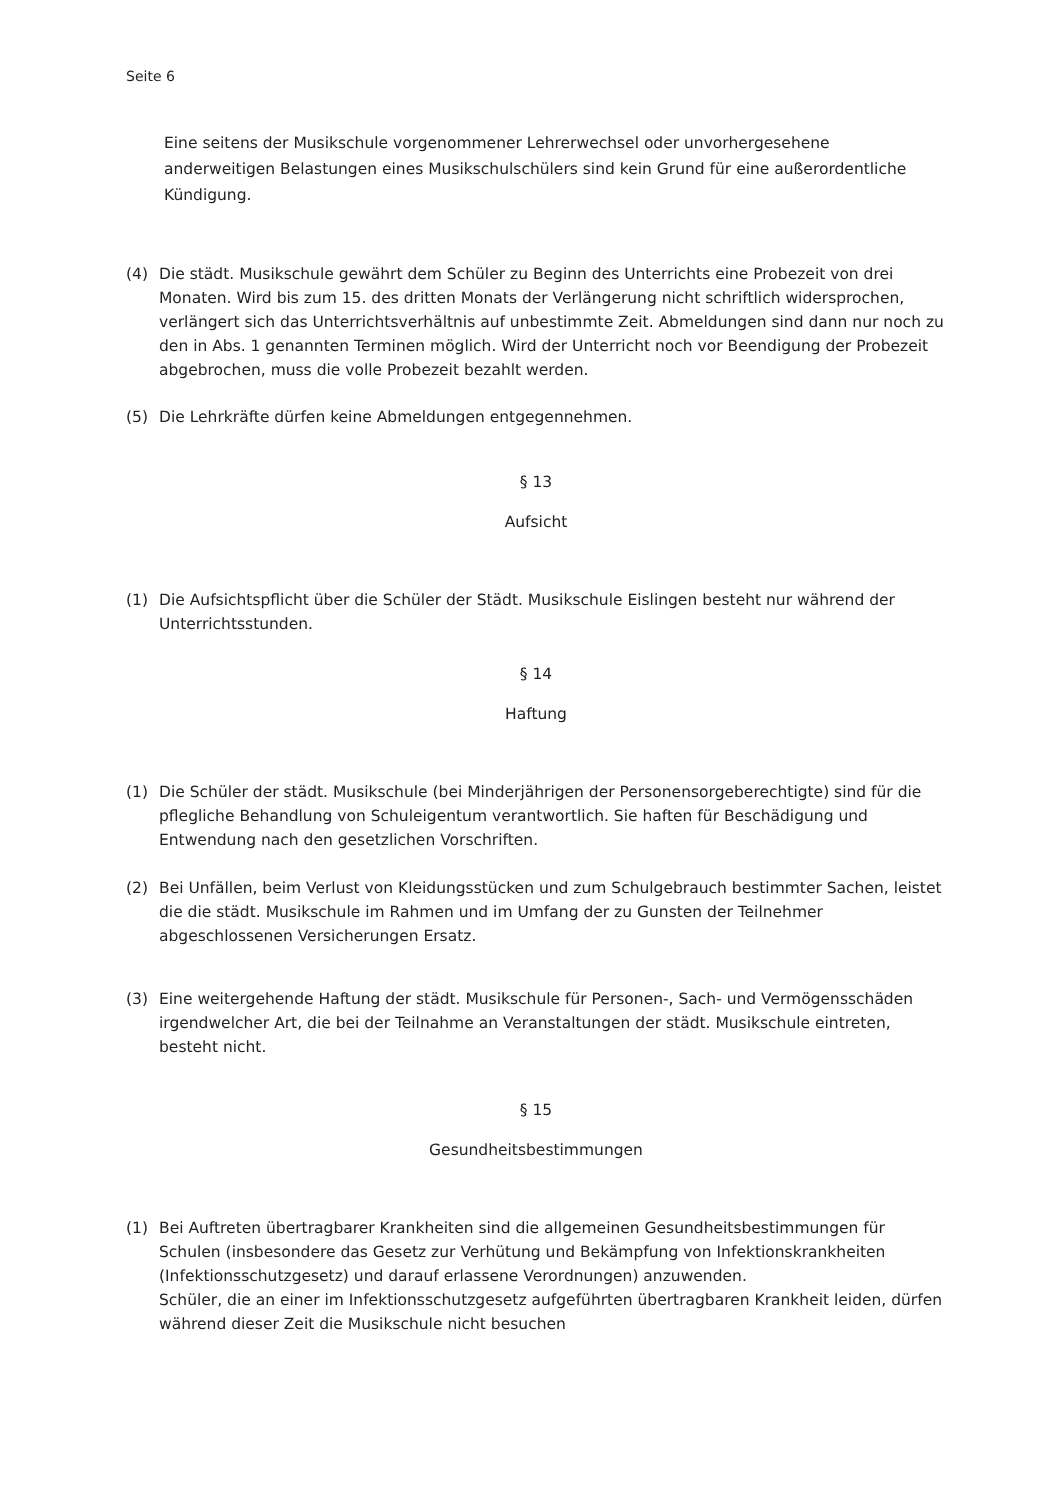Seite 6
Eine seitens der Musikschule vorgenommener Lehrerwechsel oder unvorhergesehene anderweitigen Belastungen eines Musikschulschülers sind kein Grund für eine außerordentliche Kündigung.
(4) Die städt. Musikschule gewährt dem Schüler zu Beginn des Unterrichts eine Probezeit von drei Monaten. Wird bis zum 15. des dritten Monats der Verlängerung nicht schriftlich widersprochen, verlängert sich das Unterrichtsverhältnis auf unbestimmte Zeit. Abmeldungen sind dann nur noch zu den in Abs. 1 genannten Terminen möglich. Wird der Unterricht noch vor Beendigung der Probezeit abgebrochen, muss die volle Probezeit bezahlt werden.
(5) Die Lehrkräfte dürfen keine Abmeldungen entgegennehmen.
§ 13
Aufsicht
(1) Die Aufsichtspflicht über die Schüler der Städt. Musikschule Eislingen besteht nur während der Unterrichtsstunden.
§ 14
Haftung
(1) Die Schüler der städt. Musikschule (bei Minderjährigen der Personensorgeberechtigte) sind für die pflegliche Behandlung von Schuleigentum verantwortlich. Sie haften für Beschädigung und Entwendung nach den gesetzlichen Vorschriften.
(2) Bei Unfällen, beim Verlust von Kleidungsstücken und zum Schulgebrauch bestimmter Sachen, leistet die die städt. Musikschule im Rahmen und im Umfang der zu Gunsten der Teilnehmer abgeschlossenen Versicherungen Ersatz.
(3) Eine weitergehende Haftung der städt. Musikschule für Personen-, Sach- und Vermögensschäden irgendwelcher Art, die bei der Teilnahme an Veranstaltungen der städt. Musikschule eintreten, besteht nicht.
§ 15
Gesundheitsbestimmungen
(1) Bei Auftreten übertragbarer Krankheiten sind die allgemeinen Gesundheitsbestimmungen für Schulen (insbesondere das Gesetz zur Verhütung und Bekämpfung von Infektionskrankheiten (Infektionsschutzgesetz) und darauf erlassene Verordnungen) anzuwenden.
Schüler, die an einer im Infektionsschutzgesetz aufgeführten übertragbaren Krankheit leiden, dürfen während dieser Zeit die Musikschule nicht besuchen